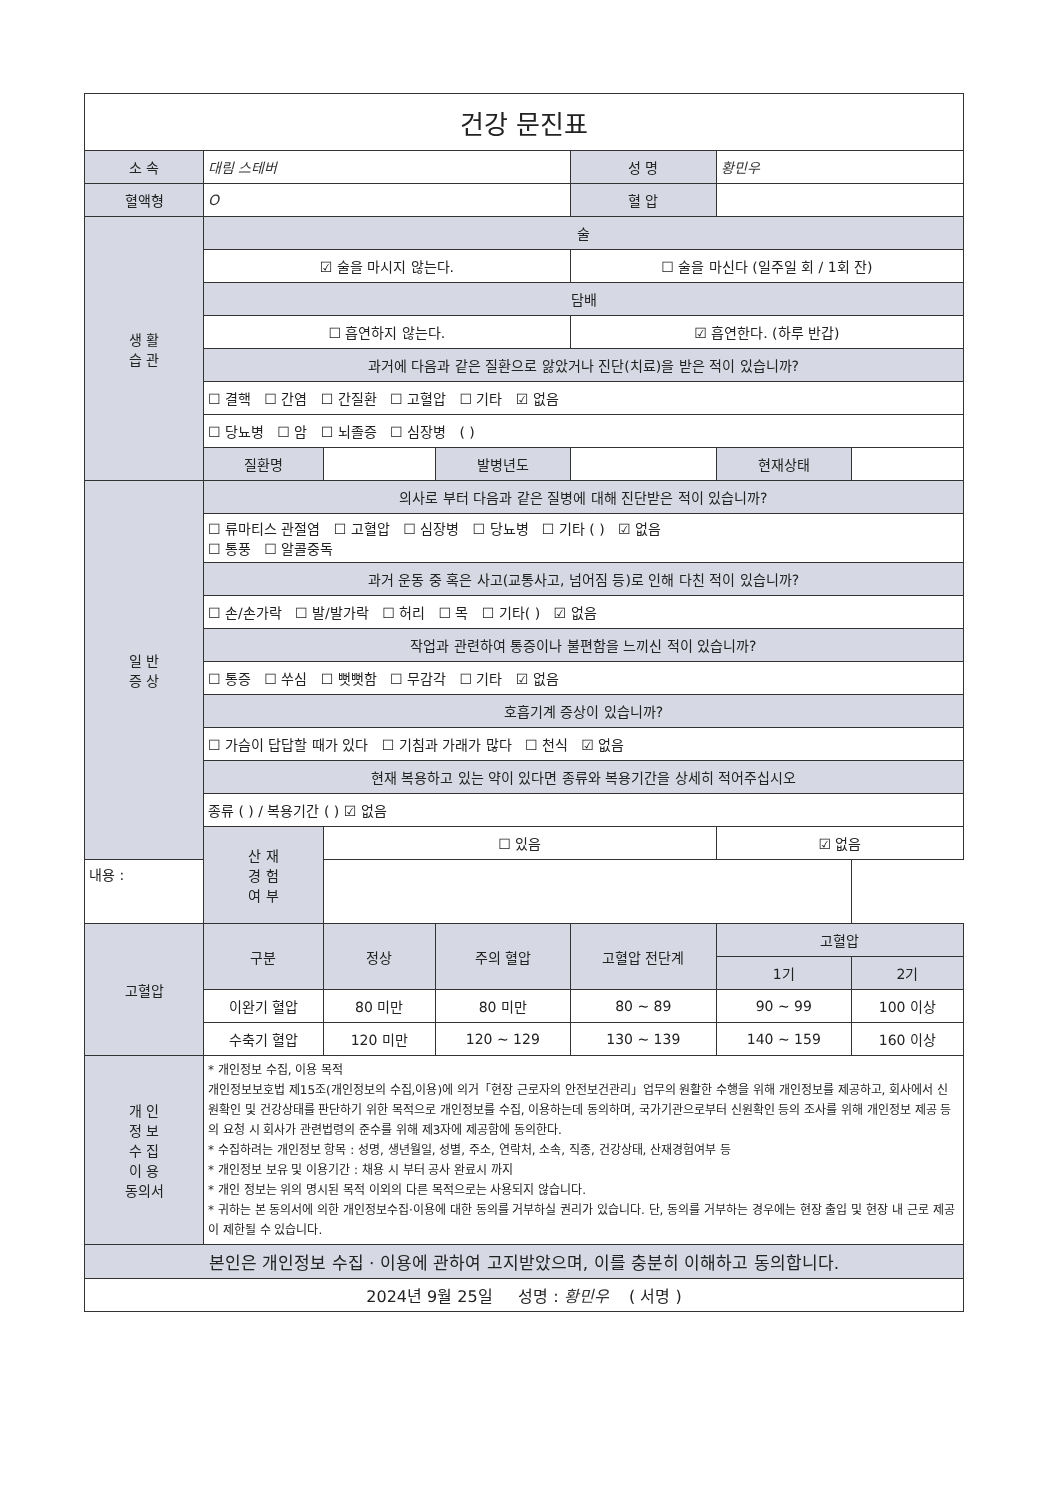| 건강 문진표 | | | | | | |
| 소 속 | 대림 스테버 | | | 성 명 | 황민우 | |
| 혈액형 | O | | | 혈 압 | | |
| 생 활 습 관 | 술 | | | | | |
| | ☑ 술을 마시지 않는다. | | | ☐ 술을 마신다 (일주일 회 / 1회 잔) | | |
| | 담배 | | | | | |
| | ☐ 흡연하지 않는다. | | | ☑ 흡연한다. (하루 반갑) | | |
| | 과거에 다음과 같은 질환으로 앓았거나 진단(치료)을 받은 적이 있습니까? | | | | | |
| | ☐ 결핵 ☐ 간염 ☐ 간질환 ☐ 고혈압 ☐ 기타 ☑ 없음 | | | | | |
| | ☐ 당뇨병 ☐ 암 ☐ 뇌졸증 ☐ 심장병 ( ) | | | | | |
| | 질환명 | | 발병년도 | | 현재상태 | |
| 일 반 증 상 | 의사로 부터 다음과 같은 질병에 대해 진단받은 적이 있습니까? | | | | | |
| | ☐ 류마티스 관절염 ☐ 고혈압 ☐ 심장병 ☐ 당뇨병 ☐ 기타 ( ) ☑ 없음 ☐ 통풍 ☐ 알콜중독 | | | | | |
| | 과거 운동 중 혹은 사고(교통사고, 넘어짐 등)로 인해 다친 적이 있습니까? | | | | | |
| | ☐ 손/손가락 ☐ 발/발가락 ☐ 허리 ☐ 목 ☐ 기타( ) ☑ 없음 | | | | | |
| | 작업과 관련하여 통증이나 불편함을 느끼신 적이 있습니까? | | | | | |
| | ☐ 통증 ☐ 쑤심 ☐ 뻣뻣함 ☐ 무감각 ☐ 기타 ☑ 없음 | | | | | |
| | 호흡기계 증상이 있습니까? | | | | | |
| | ☐ 가슴이 답답할 때가 있다 ☐ 기침과 가래가 많다 ☐ 천식 ☑ 없음 | | | | | |
| | 현재 복용하고 있는 약이 있다면 종류와 복용기간을 상세히 적어주십시오 | | | | | |
| | 종류 ( ) / 복용기간 ( ) ☑ 없음 | | | | | |
| | 산 재 경 험 여 부 | ☐ 있음 | | | ☑ 없음 | |
| 내용 : | | | | | | |
| 고혈압 | 구분 | 정상 | 주의 혈압 | 고혈압 전단계 | 고혈압 | |
| | | | | | 1기 | 2기 |
| | 이완기 혈압 | 80 미만 | 80 미만 | 80 ~ 89 | 90 ~ 99 | 100 이상 |
| | 수축기 혈압 | 120 미만 | 120 ~ 129 | 130 ~ 139 | 140 ~ 159 | 160 이상 |
| 개 인 정 보 수 집 이 용 동의서 | * 개인정보 수집, 이용 목적 개인정보보호법 제15조(개인정보의 수집,이용)에 의거「현장 근로자의 안전보건관리」업무의 원활한 수행을 위해 개인정보를 제공하고, 회사에서 신원확인 및 건강상태를 판단하기 위한 목적으로 개인정보를 수집, 이용하는데 동의하며, 국가기관으로부터 신원확인 등의 조사를 위해 개인정보 제공 등의 요청 시 회사가 관련법령의 준수를 위해 제3자에 제공함에 동의한다. * 수집하려는 개인정보 항목 : 성명, 생년월일, 성별, 주소, 연락처, 소속, 직종, 건강상태, 산재경험여부 등 * 개인정보 보유 및 이용기간 : 채용 시 부터 공사 완료시 까지 * 개인 정보는 위의 명시된 목적 이외의 다른 목적으로는 사용되지 않습니다. * 귀하는 본 동의서에 의한 개인정보수집·이용에 대한 동의를 거부하실 권리가 있습니다. 단, 동의를 거부하는 경우에는 현장 출입 및 현장 내 근로 제공이 제한될 수 있습니다. | | | | | |
| 본인은 개인정보 수집 · 이용에 관하여 고지받았으며, 이를 충분히 이해하고 동의합니다. | | | | | | |
| 2024년 9월 25일 성명 : 황민우 ( 서명 ) | | | | | | |